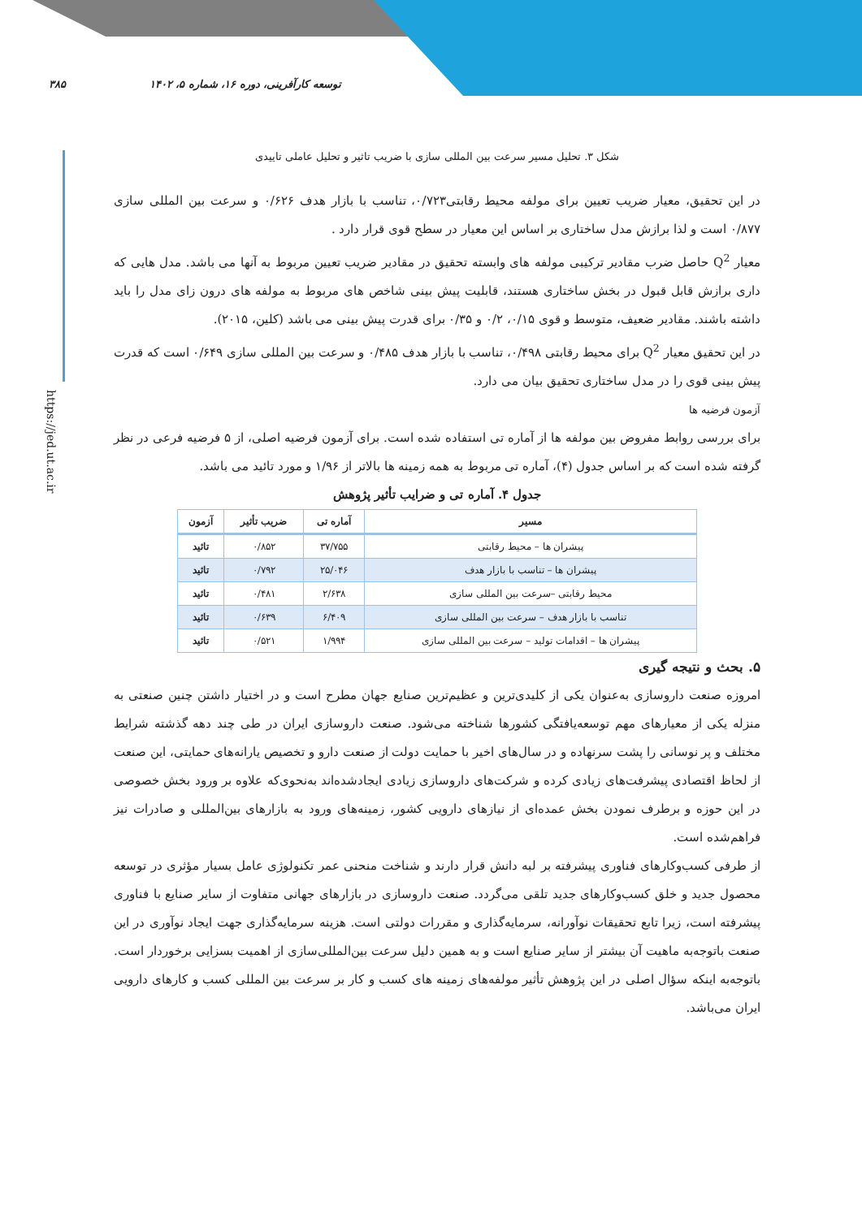۳۸۵ توسعه کارآفرینی، دوره ۱۶، شماره ۵، ۱۴۰۲
https://jed.ut.ac.ir
شکل ۳. تحلیل مسیر سرعت بین المللی سازی با ضریب تاثیر و تحلیل عاملی تاییدی
در این تحقیق، معیار ضریب تعیین برای مولفه محیط رقابتی۰/۷۲۳، تناسب با بازار هدف ۰/۶۲۶ و سرعت بین المللی سازی ۰/۸۷۷ است و لذا برازش مدل ساختاری بر اساس این معیار در سطح قوی قرار دارد .
معیار Q<sup>2</sup> حاصل ضرب مقادیر ترکیبی مولفه های وابسته تحقیق در مقادیر ضریب تعیین مربوط به آنها می باشد. مدل هایی که داری برازش قابل قبول در بخش ساختاری هستند، قابلیت پیش بینی شاخص های مربوط به مولفه های درون زای مدل را باید داشته باشند. مقادیر ضعیف، متوسط و قوی ۰/۱۵، ۰/۲ و ۰/۳۵ برای قدرت پیش بینی می باشد (کلین، ۲۰۱۵).
در این تحقیق معیار Q<sup>2</sup> برای محیط رقابتی ۰/۴۹۸، تناسب با بازار هدف ۰/۴۸۵ و سرعت بین المللی سازی ۰/۶۴۹ است که قدرت پیش بینی قوی را در مدل ساختاری تحقیق بیان می دارد.
آزمون فرضیه ها
برای بررسی روابط مفروض بین مولفه ها از آماره تی استفاده شده است. برای آزمون فرضیه اصلی، از ۵ فرضیه فرعی در نظر گرفته شده است که بر اساس جدول (۴)، آماره تی مربوط به همه زمینه ها بالاتر از ۱/۹۶ و مورد تائید می باشد.
جدول ۴. آماره تی و ضرایب تأثیر پژوهش
| مسیر | آماره تی | ضریب تأثیر | آزمون |
| --- | --- | --- | --- |
| پیشران ها – محیط رقابتی | ۳۷/۷۵۵ | ۰/۸۵۲ | تائید |
| پیشران ها – تناسب با بازار هدف | ۲۵/۰۴۶ | ۰/۷۹۲ | تائید |
| محیط رقابتی –سرعت بین المللی سازی | ۲/۶۳۸ | ۰/۴۸۱ | تائید |
| تناسب با بازار هدف – سرعت بین المللی سازی | ۶/۴۰۹ | ۰/۶۳۹ | تائید |
| پیشران ها – اقدامات تولید – سرعت بین المللی سازی | ۱/۹۹۴ | ۰/۵۲۱ | تائید |
۵. بحث و نتیجه گیری
امروزه صنعت داروسازی به‌عنوان یکی از کلیدی‌ترین و عظیم‌ترین صنایع جهان مطرح است و در اختیار داشتن چنین صنعتی به منزله یکی از معیارهای مهم توسعه‌یافتگی کشورها شناخته می‌شود. صنعت داروسازی ایران در طی چند دهه گذشته شرایط مختلف و پر نوسانی را پشت سرنهاده و در سال‌های اخیر با حمایت دولت از صنعت دارو و تخصیص یارانه‌های حمایتی، این صنعت از لحاظ اقتصادی پیشرفت‌های زیادی کرده و شرکت‌های داروسازی زیادی ایجادشده‌اند به‌نحوی‌که علاوه بر ورود بخش خصوصی در این حوزه و برطرف نمودن بخش عمده‌ای از نیازهای دارویی کشور، زمینه‌های ورود به بازارهای بین‌المللی و صادرات نیز فراهم‌شده است.
از طرفی کسب‌وکارهای فناوری پیشرفته بر لبه دانش قرار دارند و شناخت منحنی عمر تکنولوژی عامل بسیار مؤثری در توسعه محصول جدید و خلق کسب‌وکارهای جدید تلقی می‌گردد. صنعت داروسازی در بازارهای جهانی متفاوت از سایر صنایع با فناوری پیشرفته است، زیرا تابع تحقیقات نوآورانه، سرمایه‌گذاری و مقررات دولتی است. هزینه سرمایه‌گذاری جهت ایجاد نوآوری در این صنعت باتوجه‌به ماهیت آن بیشتر از سایر صنایع است و به همین دلیل سرعت بین‌المللی‌سازی از اهمیت بسزایی برخوردار است. باتوجه‌به اینکه سؤال اصلی در این پژوهش تأثیر مولفه‌های زمینه های کسب و کار بر سرعت بین المللی کسب و کارهای دارویی ایران می‌باشد.